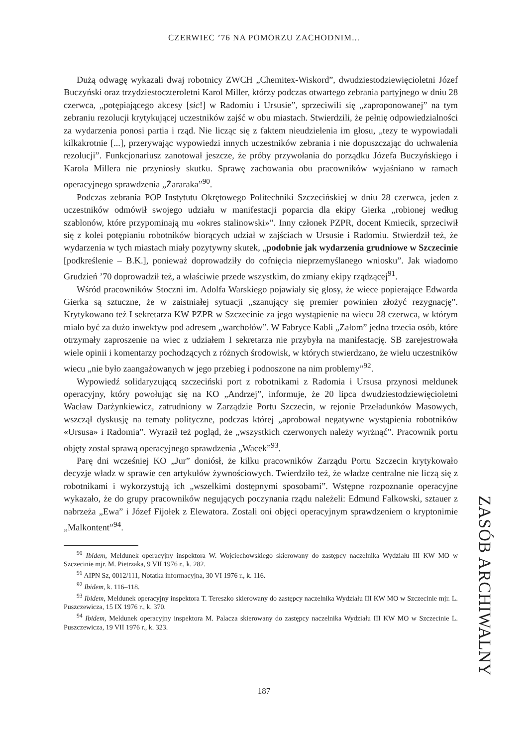CZERWIEC ’76 NA POMORZU ZACHODNIM...
Dużą odwagę wykazali dwaj robotnicy ZWCH „Chemitex-Wiskord”, dwudziestodziewięcioletni Józef Buczyński oraz trzydziestoczteroletni Karol Miller, którzy podczas otwartego zebrania partyjnego w dniu 28 czerwca, „potępiającego akcesy [sic!] w Radomiu i Ursusie”, sprzeciwili się „zaproponowanej” na tym zebraniu rezolucji krytykującej uczestników zajść w obu miastach. Stwierdzili, że pełnię odpowiedzialności za wydarzenia ponosi partia i rząd. Nie licząc się z faktem nieudzielenia im głosu, „tezy te wypowiadali kilkakrotnie [...], przerywając wypowiedzi innych uczestników zebrania i nie dopuszczając do uchwalenia rezolucji”. Funkcjonariusz zanotował jeszcze, że próby przywołania do porządku Józefa Buczyńskiego i Karola Millera nie przyniosły skutku. Sprawę zachowania obu pracowników wyjaśniano w ramach operacyjnego sprawdzenia „Żararaka”<sup>90</sup>.
Podczas zebrania POP Instytutu Okrętowego Politechniki Szczecińskiej w dniu 28 czerwca, jeden z uczestników odmówił swojego udziału w manifestacji poparcia dla ekipy Gierka „robionej według szablonów, które przypominają mu «okres stalinowski»”. Inny członek PZPR, docent Kmiecik, sprzeciwił się z kolei potępianiu robotników biorących udział w zajściach w Ursusie i Radomiu. Stwierdził też, że wydarzenia w tych miastach miały pozytywny skutek, „podobnie jak wydarzenia grudniowe w Szczecinie [podkreślenie – B.K.], ponieważ doprowadziły do cofnięcia nieprzemyślanego wniosku”. Jak wiadomo Grudzień ’70 doprowadził też, a właściwie przede wszystkim, do zmiany ekipy rządzącej<sup>91</sup>.
Wśród pracowników Stoczni im. Adolfa Warskiego pojawiały się głosy, że wiece popierające Edwarda Gierka są sztuczne, że w zaistniałej sytuacji „szanujący się premier powinien złożyć rezygnację”. Krytykowano też I sekretarza KW PZPR w Szczecinie za jego wystąpienie na wiecu 28 czerwca, w którym miało być za dużo inwektyw pod adresem „warchołów”. W Fabryce Kabli „Załom” jedna trzecia osób, które otrzymały zaproszenie na wiec z udziałem I sekretarza nie przybyła na manifestację. SB zarejestrowała wiele opinii i komentarzy pochodzących z różnych środowisk, w których stwierdzano, że wielu uczestników wiecu „nie było zaangażowanych w jego przebieg i podnoszone na nim problemy”<sup>92</sup>.
Wypowiedź solidaryzującą szczeciński port z robotnikami z Radomia i Ursusa przynosi meldunek operacyjny, który powołując się na KO „Andrzej”, informuje, że 20 lipca dwudziestodziewięcioletni Wacław Darżynkiewicz, zatrudniony w Zarządzie Portu Szczecin, w rejonie Przeładunków Masowych, wszczął dyskusję na tematy polityczne, podczas której „aprobował negatywne wystąpienia robotników «Ursusa» i Radomia”. Wyraził też pogląd, że „wszystkich czerwonych należy wyrżnąć”. Pracownik portu objęty został sprawą operacyjnego sprawdzenia „Wacek”<sup>93</sup>.
Parę dni wcześniej KO „Jur” doniósł, że kilku pracowników Zarządu Portu Szczecin krytykowało decyzje władz w sprawie cen artykułów żywnościowych. Twierdziło też, że władze centralne nie liczą się z robotnikami i wykorzystują ich „wszelkimi dostępnymi sposobami”. Wstępne rozpoznanie operacyjne wykazało, że do grupy pracowników negujących poczynania rządu należeli: Edmund Falkowski, sztauer z nabrzeża „Ewa” i Józef Fijołek z Elewatora. Zostali oni objęci operacyjnym sprawdzeniem o kryptonimie „Malkontent”<sup>94</sup>.
<sup>90</sup> Ibidem, Meldunek operacyjny inspektora W. Wojciechowskiego skierowany do zastępcy naczelnika Wydziału III KW MO w Szczecinie mjr. M. Pietrzaka, 9 VII 1976 r., k. 282.
<sup>91</sup> AIPN Sz, 0012/111, Notatka informacyjna, 30 VI 1976 r., k. 116.
<sup>92</sup> Ibidem, k. 116–118.
<sup>93</sup> Ibidem, Meldunek operacyjny inspektora T. Tereszko skierowany do zastępcy naczelnika Wydziału III KW MO w Szczecinie mjr. L. Puszczewicza, 15 IX 1976 r., k. 370.
<sup>94</sup> Ibidem, Meldunek operacyjny inspektora M. Palacza skierowany do zastępcy naczelnika Wydziału III KW MO w Szczecinie L. Puszczewicza, 19 VII 1976 r., k. 323.
ZASÓB ARCHIWALNY
187